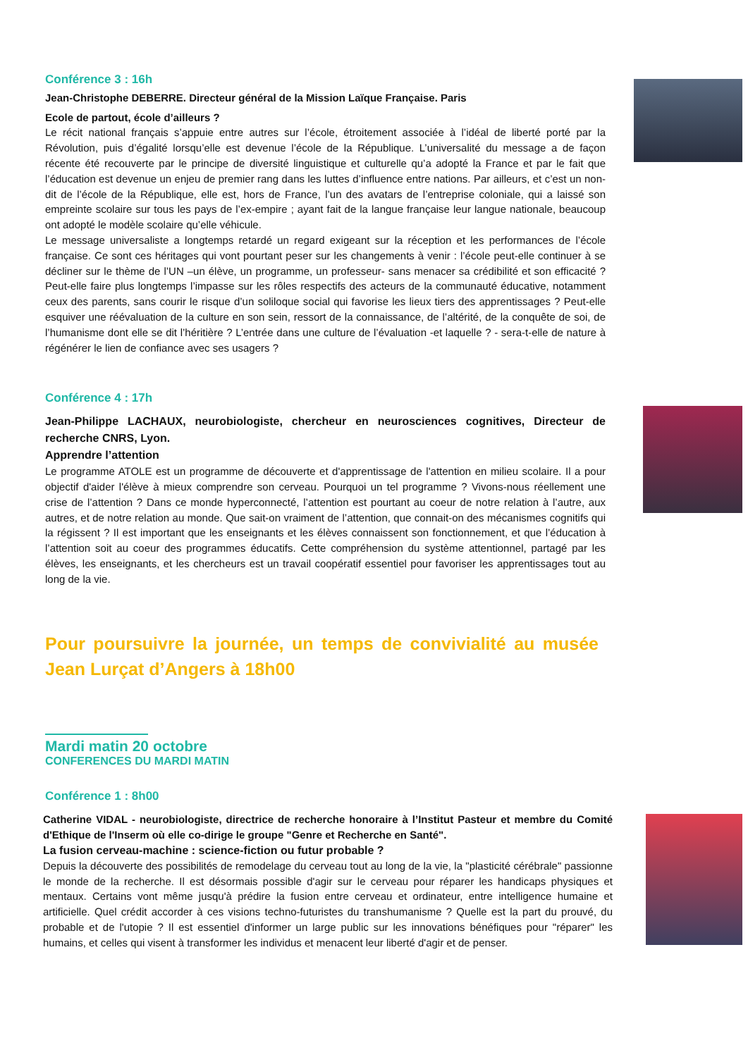Conférence 3 : 16h
Jean-Christophe DEBERRE. Directeur général de la Mission Laïque Française. Paris
Ecole de partout, école d’ailleurs ?
Le récit national français s’appuie entre autres sur l’école, étroitement associée à l’idéal de liberté porté par la Révolution, puis d’égalité lorsqu’elle est devenue l’école de la République. L’universalité du message a de façon récente été recouverte par le principe de diversité linguistique et culturelle qu’a adopté la France et par le fait que l’éducation est devenue un enjeu de premier rang dans les luttes d’influence entre nations. Par ailleurs, et c’est un non-dit de l’école de la République, elle est, hors de France, l’un des avatars de l’entreprise coloniale, qui a laissé son empreinte scolaire sur tous les pays de l’ex-empire ; ayant fait de la langue française leur langue nationale, beaucoup ont adopté le modèle scolaire qu’elle véhicule.
Le message universaliste a longtemps retardé un regard exigeant sur la réception et les performances de l’école française. Ce sont ces héritages qui vont pourtant peser sur les changements à venir : l’école peut-elle continuer à se décliner sur le thème de l’UN –un élève, un programme, un professeur- sans menacer sa crédibilité et son efficacité ? Peut-elle faire plus longtemps l’impasse sur les rôles respectifs des acteurs de la communauté éducative, notamment ceux des parents, sans courir le risque d’un soliloque social qui favorise les lieux tiers des apprentissages ? Peut-elle esquiver une réévaluation de la culture en son sein, ressort de la connaissance, de l’altérité, de la conquête de soi, de l’humanisme dont elle se dit l’héritière ? L’entrée dans une culture de l’évaluation -et laquelle ? - sera-t-elle de nature à régénérer le lien de confiance avec ses usagers ?
Conférence 4 : 17h
Jean-Philippe LACHAUX, neurobiologiste, chercheur en neurosciences cognitives, Directeur de recherche CNRS, Lyon.
Apprendre l’attention
Le programme ATOLE est un programme de découverte et d'apprentissage de l'attention en milieu scolaire. Il a pour objectif d'aider l'élève à mieux comprendre son cerveau. Pourquoi un tel programme ? Vivons-nous réellement une crise de l’attention ? Dans ce monde hyperconnecté, l’attention est pourtant au coeur de notre relation à l’autre, aux autres, et de notre relation au monde. Que sait-on vraiment de l’attention, que connait-on des mécanismes cognitifs qui la régissent ? Il est important que les enseignants et les élèves connaissent son fonctionnement, et que l’éducation à l’attention soit au coeur des programmes éducatifs. Cette compréhension du système attentionnel, partagé par les élèves, les enseignants, et les chercheurs est un travail coopératif essentiel pour favoriser les apprentissages tout au long de la vie.
Pour poursuivre la journée, un temps de convivialité au musée Jean Lurçat d’Angers à 18h00
Mardi matin 20 octobre
CONFERENCES DU MARDI MATIN
Conférence 1 : 8h00
Catherine VIDAL - neurobiologiste, directrice de recherche honoraire à l’Institut Pasteur et membre du Comité d'Ethique de l'Inserm où elle co-dirige le groupe "Genre et Recherche en Santé".
La fusion cerveau-machine : science-fiction ou futur probable ?
Depuis la découverte des possibilités de remodelage du cerveau tout au long de la vie, la "plasticité cérébrale" passionne le monde de la recherche. Il est désormais possible d'agir sur le cerveau pour réparer les handicaps physiques et mentaux. Certains vont même jusqu'à prédire la fusion entre cerveau et ordinateur, entre intelligence humaine et artificielle. Quel crédit accorder à ces visions techno-futuristes du transhumanisme ? Quelle est la part du prouvé, du probable et de l'utopie ? Il est essentiel d'informer un large public sur les innovations bénéfiques pour "réparer" les humains, et celles qui visent à transformer les individus et menacent leur liberté d'agir et de penser.